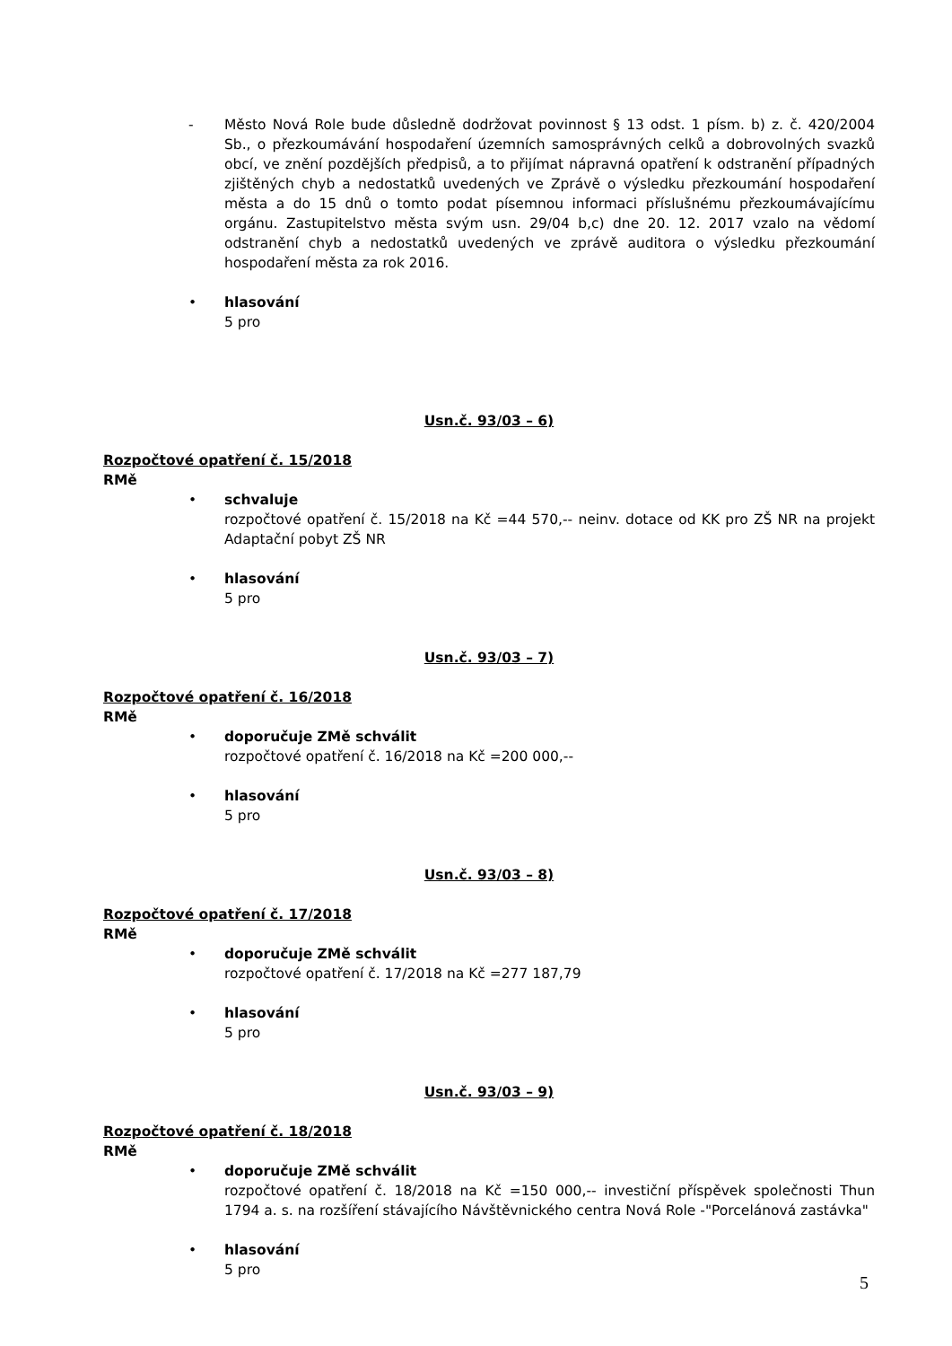- Město Nová Role bude důsledně dodržovat povinnost § 13 odst. 1 písm. b) z. č. 420/2004 Sb., o přezkoumávání hospodaření územních samosprávných celků a dobrovolných svazků obcí, ve znění pozdějších předpisů, a to přijímat nápravná opatření k odstranění případných zjištěných chyb a nedostatků uvedených ve Zprávě o výsledku přezkoumání hospodaření města a do 15 dnů o tomto podat písemnou informaci příslušnému přezkoumávajícímu orgánu. Zastupitelstvo města svým usn. 29/04 b,c) dne 20. 12. 2017 vzalo na vědomí odstranění chyb a nedostatků uvedených ve zprávě auditora o výsledku přezkoumání hospodaření města za rok 2016.
• hlasování
5 pro
Usn.č. 93/03 – 6)
Rozpočtové opatření č. 15/2018
RMě
• schvaluje
rozpočtové opatření č. 15/2018 na Kč =44 570,-- neinv. dotace od KK pro ZŠ NR na projekt Adaptační pobyt ZŠ NR
• hlasování
5 pro
Usn.č. 93/03 – 7)
Rozpočtové opatření č. 16/2018
RMě
• doporučuje ZMě schválit
rozpočtové opatření č. 16/2018 na Kč =200 000,--
• hlasování
5 pro
Usn.č. 93/03 – 8)
Rozpočtové opatření č. 17/2018
RMě
• doporučuje ZMě schválit
rozpočtové opatření č. 17/2018 na Kč =277 187,79
• hlasování
5 pro
Usn.č. 93/03 – 9)
Rozpočtové opatření č. 18/2018
RMě
• doporučuje ZMě schválit
rozpočtové opatření č. 18/2018 na Kč =150 000,-- investiční příspěvek společnosti Thun 1794 a. s. na rozšíření stávajícího Návštěvnického centra Nová Role -"Porcelánová zastávka"
• hlasování
5 pro
5